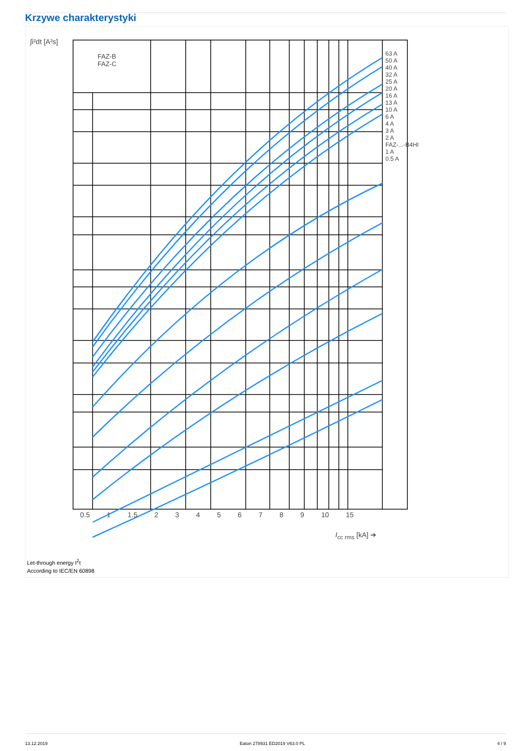Krzywe charakterystyki
∫i²dt [A²s]
FAZ-B
FAZ-C
63 A
50 A
40 A
32 A
25 A
20 A
16 A
13 A
10 A
6 A
4 A
3 A
2 A
FAZ-...-B4HI
1 A
0.5 A
0.5 1 1.5 2 3 4 5 6 7 8 9 10 15
I<sub>cc rms</sub> [kA] ➔
Let-through energy I<sup>2</sup>t
According to IEC/EN 60898
13.12.2019 Eaton 278931 ED2019 V63.0 PL 4 / 9